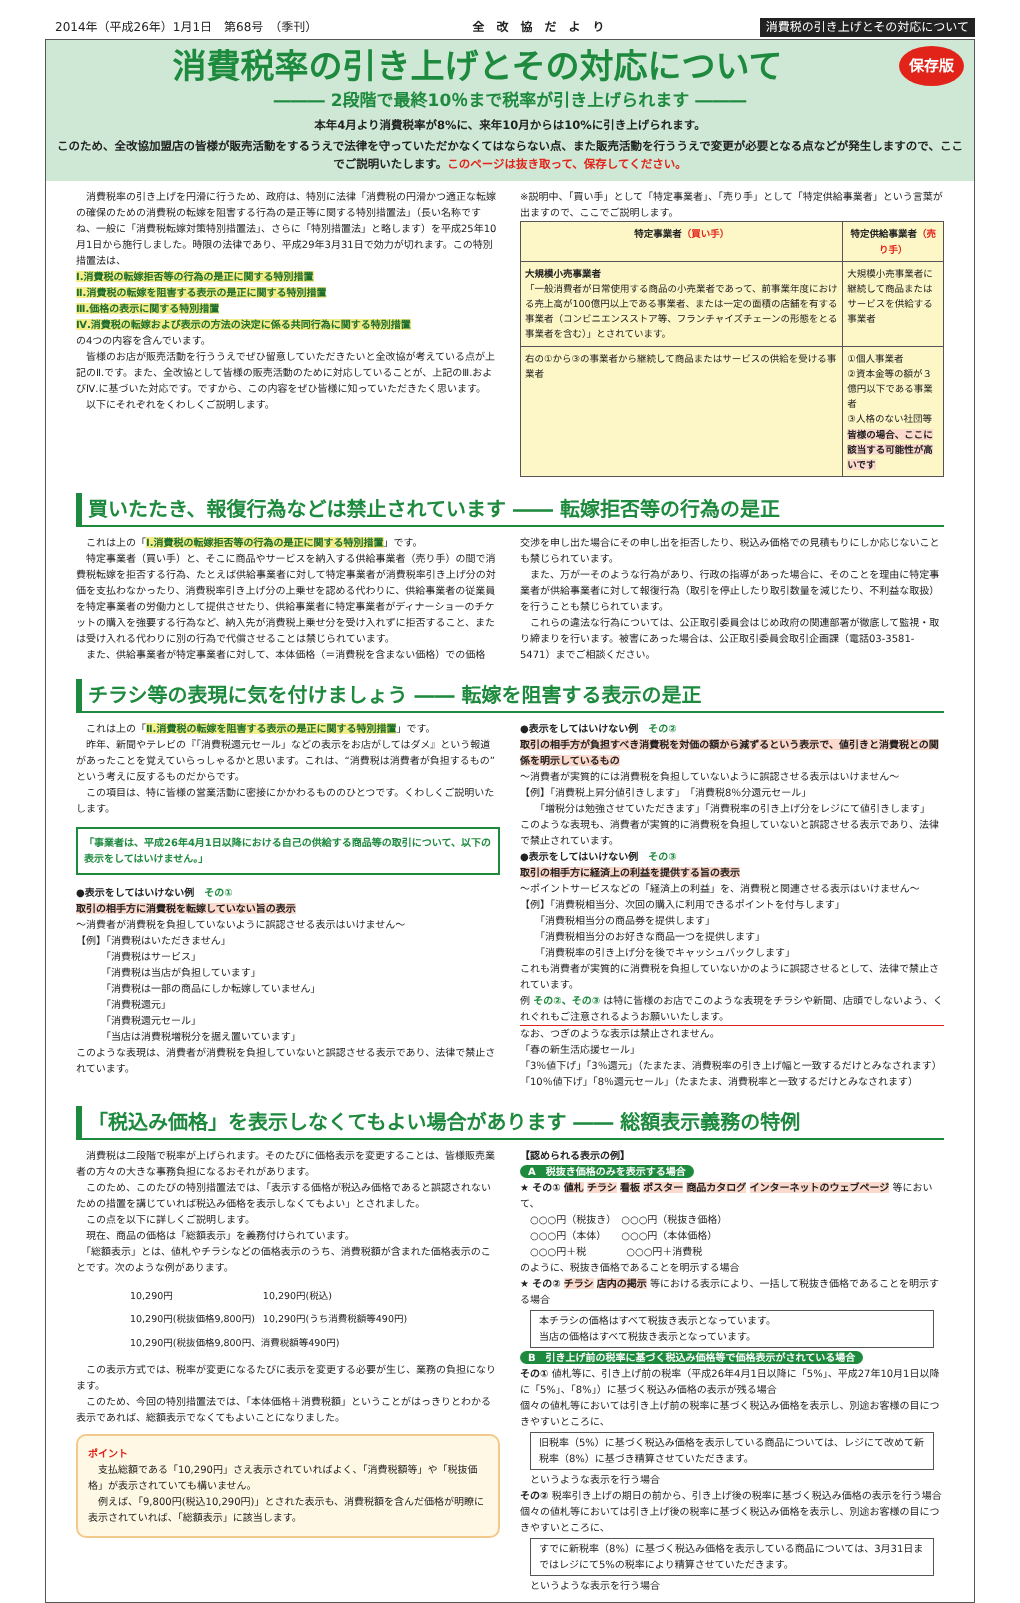2014年（平成26年）1月1日　第68号　（季刊） 全　改　協　だ　よ　り 消費税の引き上げとその対応について
保存版
消費税率の引き上げとその対応について
――― 2段階で最終10％まで税率が引き上げられます ―――
本年4月より消費税率が8%に、来年10月からは10%に引き上げられます。
このため、全改協加盟店の皆様が販売活動をするうえで法律を守っていただかなくてはならない点、また販売活動を行ううえで変更が必要となる点などが発生しますので、ここでご説明いたします。このページは抜き取って、保存してください。
　消費税率の引き上げを円滑に行うため、政府は、特別に法律「消費税の円滑かつ適正な転嫁の確保のための消費税の転嫁を阻害する行為の是正等に関する特別措置法」（長い名称ですね、一般に「消費税転嫁対策特別措置法」、さらに「特別措置法」と略します）を平成25年10月1日から施行しました。時限の法律であり、平成29年3月31日で効力が切れます。この特別措置法は、
Ⅰ.消費税の転嫁拒否等の行為の是正に関する特別措置
Ⅱ.消費税の転嫁を阻害する表示の是正に関する特別措置
Ⅲ.価格の表示に関する特別措置
Ⅳ.消費税の転嫁および表示の方法の決定に係る共同行為に関する特別措置
の4つの内容を含んでいます。
　皆様のお店が販売活動を行ううえでぜひ留意していただきたいと全改協が考えている点が上記のⅡ.です。また、全改協として皆様の販売活動のために対応していることが、上記のⅢ.およびⅣ.に基づいた対応です。ですから、この内容をぜひ皆様に知っていただきたく思います。
　以下にそれぞれをくわしくご説明します。
※説明中、「買い手」として「特定事業者」、「売り手」として「特定供給事業者」という言葉が出ますので、ここでご説明します。
| 特定事業者 （買い手） | 特定供給事業者 （売り手） |
| --- | --- |
| 大規模小売事業者 「一般消費者が日常使用する商品の小売業者であって、前事業年度における売上高が100億円以上である事業者、または一定の面積の店舗を有する事業者（コンビニエンスストア等、フランチャイズチェーンの形態をとる事業者を含む）」とされています。 | 大規模小売事業者に継続して商品またはサービスを供給する事業者 |
| 右の①から③の事業者から継続して商品またはサービスの供給を受ける事業者 | ①個人事業者 ②資本金等の額が３億円以下である事業者 ③人格のない社団等 皆様の場合、ここに該当する可能性が高いです |
買いたたき、報復行為などは禁止されています ―― 転嫁拒否等の行為の是正
　これは上の「Ⅰ.消費税の転嫁拒否等の行為の是正に関する特別措置」です。
　特定事業者（買い手）と、そこに商品やサービスを納入する供給事業者（売り手）の間で消費税転嫁を拒否する行為、たとえば供給事業者に対して特定事業者が消費税率引き上げ分の対価を支払わなかったり、消費税率引き上げ分の上乗せを認める代わりに、供給事業者の従業員を特定事業者の労働力として提供させたり、供給事業者に特定事業者がディナーショーのチケットの購入を強要する行為など、納入先が消費税上乗せ分を受け入れずに拒否すること、または受け入れる代わりに別の行為で代償させることは禁じられています。
　また、供給事業者が特定事業者に対して、本体価格（＝消費税を含まない価格）での価格
交渉を申し出た場合にその申し出を拒否したり、税込み価格での見積もりにしか応じないことも禁じられています。
　また、万が一そのような行為があり、行政の指導があった場合に、そのことを理由に特定事業者が供給事業者に対して報復行為（取引を停止したり取引数量を減じたり、不利益な取扱）を行うことも禁じられています。
　これらの違法な行為については、公正取引委員会はじめ政府の関連部署が徹底して監視・取り締まりを行います。被害にあった場合は、公正取引委員会取引企画課（電話03-3581-5471）までご相談ください。
チラシ等の表現に気を付けましょう ―― 転嫁を阻害する表示の是正
　これは上の「Ⅱ.消費税の転嫁を阻害する表示の是正に関する特別措置」です。
　昨年、新聞やテレビの『「消費税還元セール」などの表示をお店がしてはダメ』という報道があったことを覚えていらっしゃるかと思います。これは、“消費税は消費者が負担するもの”という考えに反するものだからです。
　この項目は、特に皆様の営業活動に密接にかかわるもののひとつです。くわしくご説明いたします。
「事業者は、平成26年4月1日以降における自己の供給する商品等の取引について、以下の表示をしてはいけません。」
●表示をしてはいけない例　その①
取引の相手方に消費税を転嫁していない旨の表示
～消費者が消費税を負担していないように誤認させる表示はいけません～
【例】「消費税はいただきません」
　　　「消費税はサービス」
　　　「消費税は当店が負担しています」
　　　「消費税は一部の商品にしか転嫁していません」
　　　「消費税還元」
　　　「消費税還元セール」
　　　「当店は消費税増税分を据え置いています」
このような表現は、消費者が消費税を負担していないと誤認させる表示であり、法律で禁止されています。
●表示をしてはいけない例　その②
取引の相手方が負担すべき消費税を対価の額から減ずるという表示で、値引きと消費税との関係を明示しているもの
～消費者が実質的には消費税を負担していないように誤認させる表示はいけません～
【例】「消費税上昇分値引きします」　「消費税8％分還元セール」
　　「増税分は勉強させていただきます」「消費税率の引き上げ分をレジにて値引きします」
このような表現も、消費者が実質的に消費税を負担していないと誤認させる表示であり、法律で禁止されています。
●表示をしてはいけない例　その③
取引の相手方に経済上の利益を提供する旨の表示
～ポイントサービスなどの「経済上の利益」を、消費税と関連させる表示はいけません～
【例】「消費税相当分、次回の購入に利用できるポイントを付与します」
　　「消費税相当分の商品券を提供します」
　　「消費税相当分のお好きな商品一つを提供します」
　　「消費税率の引き上げ分を後でキャッシュバックします」
これも消費者が実質的に消費税を負担していないかのように誤認させるとして、法律で禁止されています。
例 その②、その③ は特に皆様のお店でこのような表現をチラシや新聞、店頭でしないよう、くれぐれもご注意されるようお願いいたします。
なお、つぎのような表示は禁止されません。
「春の新生活応援セール」
「3％値下げ」「3％還元」（たまたま、消費税率の引き上げ幅と一致するだけとみなされます）
「10％値下げ」「8％還元セール」（たまたま、消費税率と一致するだけとみなされます）
「税込み価格」を表示しなくてもよい場合があります ―― 総額表示義務の特例
　消費税は二段階で税率が上げられます。そのたびに価格表示を変更することは、皆様販売業者の方々の大きな事務負担になるおそれがあります。
　このため、このたびの特別措置法では、「表示する価格が税込み価格であると誤認されないための措置を講じていれば税込み価格を表示しなくてもよい」とされました。
　この点を以下に詳しくご説明します。
　現在、商品の価格は「総額表示」を義務付けられています。
　「総額表示」とは、値札やチラシなどの価格表示のうち、消費税額が含まれた価格表示のことです。次のような例があります。
| 10,290円 | 10,290円(税込) |
| 10,290円(税抜価格9,800円) | 10,290円(うち消費税額等490円) |
| 10,290円(税抜価格9,800円、消費税額等490円) | |
　この表示方式では、税率が変更になるたびに表示を変更する必要が生じ、業務の負担になります。
　このため、今回の特別措置法では、「本体価格＋消費税額」ということがはっきりとわかる表示であれば、総額表示でなくてもよいことになりました。
ポイント
　支払総額である「10,290円」さえ表示されていればよく、「消費税額等」や「税抜価格」が表示されていても構いません。
　例えば、「9,800円(税込10,290円)」とされた表示も、消費税額を含んだ価格が明瞭に表示されていれば、「総額表示」に該当します。
【認められる表示の例】
A　税抜き価格のみを表示する場合
★ その① 値札 チラシ 看板 ポスター 商品カタログ インターネットのウェブページ 等において、
　○○○円（税抜き）　○○○円（税抜き価格）
　○○○円（本体）　　○○○円（本体価格）
　○○○円＋税　　　　○○○円＋消費税
のように、税抜き価格であることを明示する場合
★ その② チラシ 店内の掲示 等における表示により、一括して税抜き価格であることを明示する場合
本チラシの価格はすべて税抜き表示となっています。
当店の価格はすべて税抜き表示となっています。
B　引き上げ前の税率に基づく税込み価格等で価格表示がされている場合
その① 値札等に、引き上げ前の税率（平成26年4月1日以降に「5%」、平成27年10月1日以降に「5%」、「8%」）に基づく税込み価格の表示が残る場合
個々の値札等においては引き上げ前の税率に基づく税込み価格を表示し、別途お客様の目につきやすいところに、
旧税率（5%）に基づく税込み価格を表示している商品については、レジにて改めて新税率（8%）に基づき精算させていただきます。
　というような表示を行う場合
その② 税率引き上げの期日の前から、引き上げ後の税率に基づく税込み価格の表示を行う場合
個々の値札等においては引き上げ後の税率に基づく税込み価格を表示し、別途お客様の目につきやすいところに、
すでに新税率（8%）に基づく税込み価格を表示している商品については、3月31日まではレジにて5%の税率により精算させていただきます。
　というような表示を行う場合